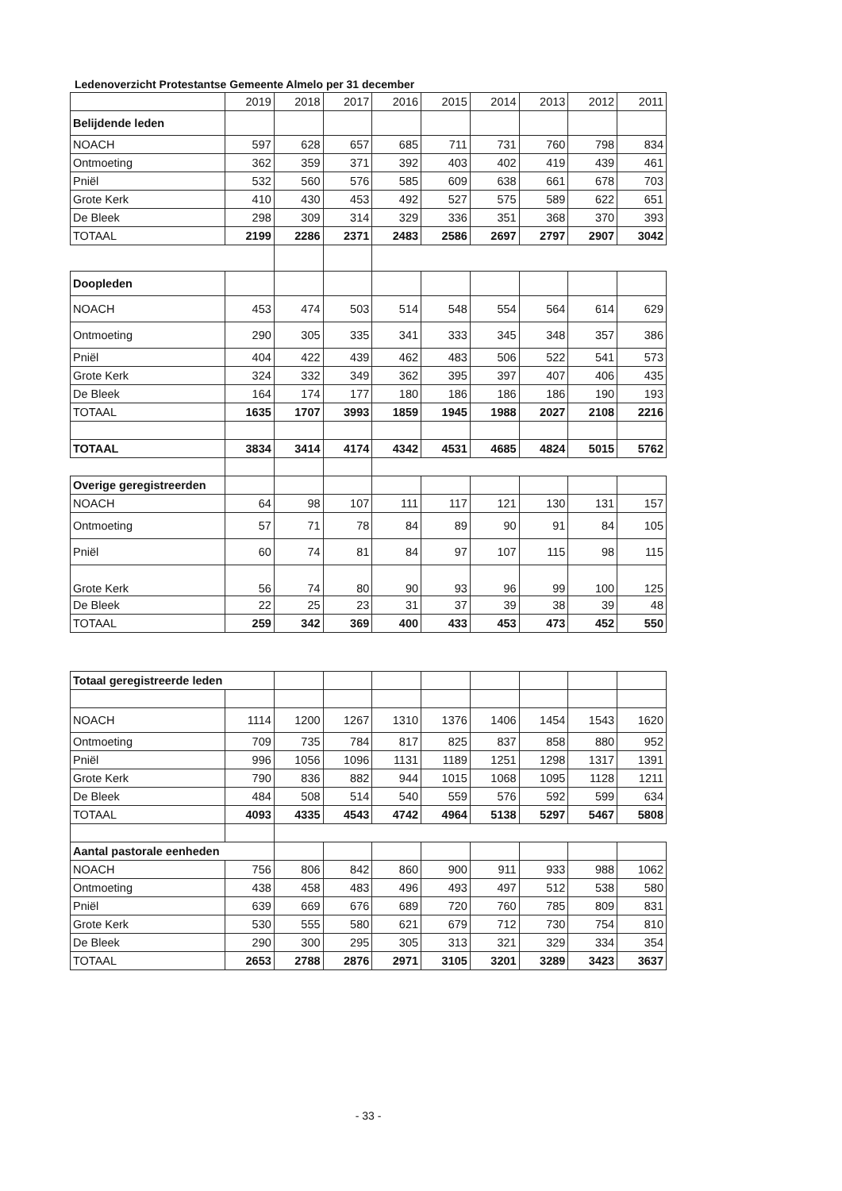Ledenoverzicht Protestantse Gemeente Almelo per 31 december
| | 2019 | 2018 | 2017 | 2016 | 2015 | 2014 | 2013 | 2012 | 2011 |
| Belijdende leden | | | | | | | | | |
| NOACH | 597 | 628 | 657 | 685 | 711 | 731 | 760 | 798 | 834 |
| Ontmoeting | 362 | 359 | 371 | 392 | 403 | 402 | 419 | 439 | 461 |
| Pniël | 532 | 560 | 576 | 585 | 609 | 638 | 661 | 678 | 703 |
| Grote Kerk | 410 | 430 | 453 | 492 | 527 | 575 | 589 | 622 | 651 |
| De Bleek | 298 | 309 | 314 | 329 | 336 | 351 | 368 | 370 | 393 |
| TOTAAL | 2199 | 2286 | 2371 | 2483 | 2586 | 2697 | 2797 | 2907 | 3042 |
| Doopleden | | | | | | | | | |
| NOACH | 453 | 474 | 503 | 514 | 548 | 554 | 564 | 614 | 629 |
| Ontmoeting | 290 | 305 | 335 | 341 | 333 | 345 | 348 | 357 | 386 |
| Pniël | 404 | 422 | 439 | 462 | 483 | 506 | 522 | 541 | 573 |
| Grote Kerk | 324 | 332 | 349 | 362 | 395 | 397 | 407 | 406 | 435 |
| De Bleek | 164 | 174 | 177 | 180 | 186 | 186 | 186 | 190 | 193 |
| TOTAAL | 1635 | 1707 | 3993 | 1859 | 1945 | 1988 | 2027 | 2108 | 2216 |
| TOTAAL | 3834 | 3414 | 4174 | 4342 | 4531 | 4685 | 4824 | 5015 | 5762 |
| Overige geregistreerden | | | | | | | | | |
| NOACH | 64 | 98 | 107 | 111 | 117 | 121 | 130 | 131 | 157 |
| Ontmoeting | 57 | 71 | 78 | 84 | 89 | 90 | 91 | 84 | 105 |
| Pniël | 60 | 74 | 81 | 84 | 97 | 107 | 115 | 98 | 115 |
| Grote Kerk | 56 | 74 | 80 | 90 | 93 | 96 | 99 | 100 | 125 |
| De Bleek | 22 | 25 | 23 | 31 | 37 | 39 | 38 | 39 | 48 |
| TOTAAL | 259 | 342 | 369 | 400 | 433 | 453 | 473 | 452 | 550 |
| Totaal geregistreerde leden | | | | | | | | | |
| NOACH | 1114 | 1200 | 1267 | 1310 | 1376 | 1406 | 1454 | 1543 | 1620 |
| Ontmoeting | 709 | 735 | 784 | 817 | 825 | 837 | 858 | 880 | 952 |
| Pniël | 996 | 1056 | 1096 | 1131 | 1189 | 1251 | 1298 | 1317 | 1391 |
| Grote Kerk | 790 | 836 | 882 | 944 | 1015 | 1068 | 1095 | 1128 | 1211 |
| De Bleek | 484 | 508 | 514 | 540 | 559 | 576 | 592 | 599 | 634 |
| TOTAAL | 4093 | 4335 | 4543 | 4742 | 4964 | 5138 | 5297 | 5467 | 5808 |
| Aantal pastorale eenheden | | | | | | | | | |
| NOACH | 756 | 806 | 842 | 860 | 900 | 911 | 933 | 988 | 1062 |
| Ontmoeting | 438 | 458 | 483 | 496 | 493 | 497 | 512 | 538 | 580 |
| Pniël | 639 | 669 | 676 | 689 | 720 | 760 | 785 | 809 | 831 |
| Grote Kerk | 530 | 555 | 580 | 621 | 679 | 712 | 730 | 754 | 810 |
| De Bleek | 290 | 300 | 295 | 305 | 313 | 321 | 329 | 334 | 354 |
| TOTAAL | 2653 | 2788 | 2876 | 2971 | 3105 | 3201 | 3289 | 3423 | 3637 |
- 33 -